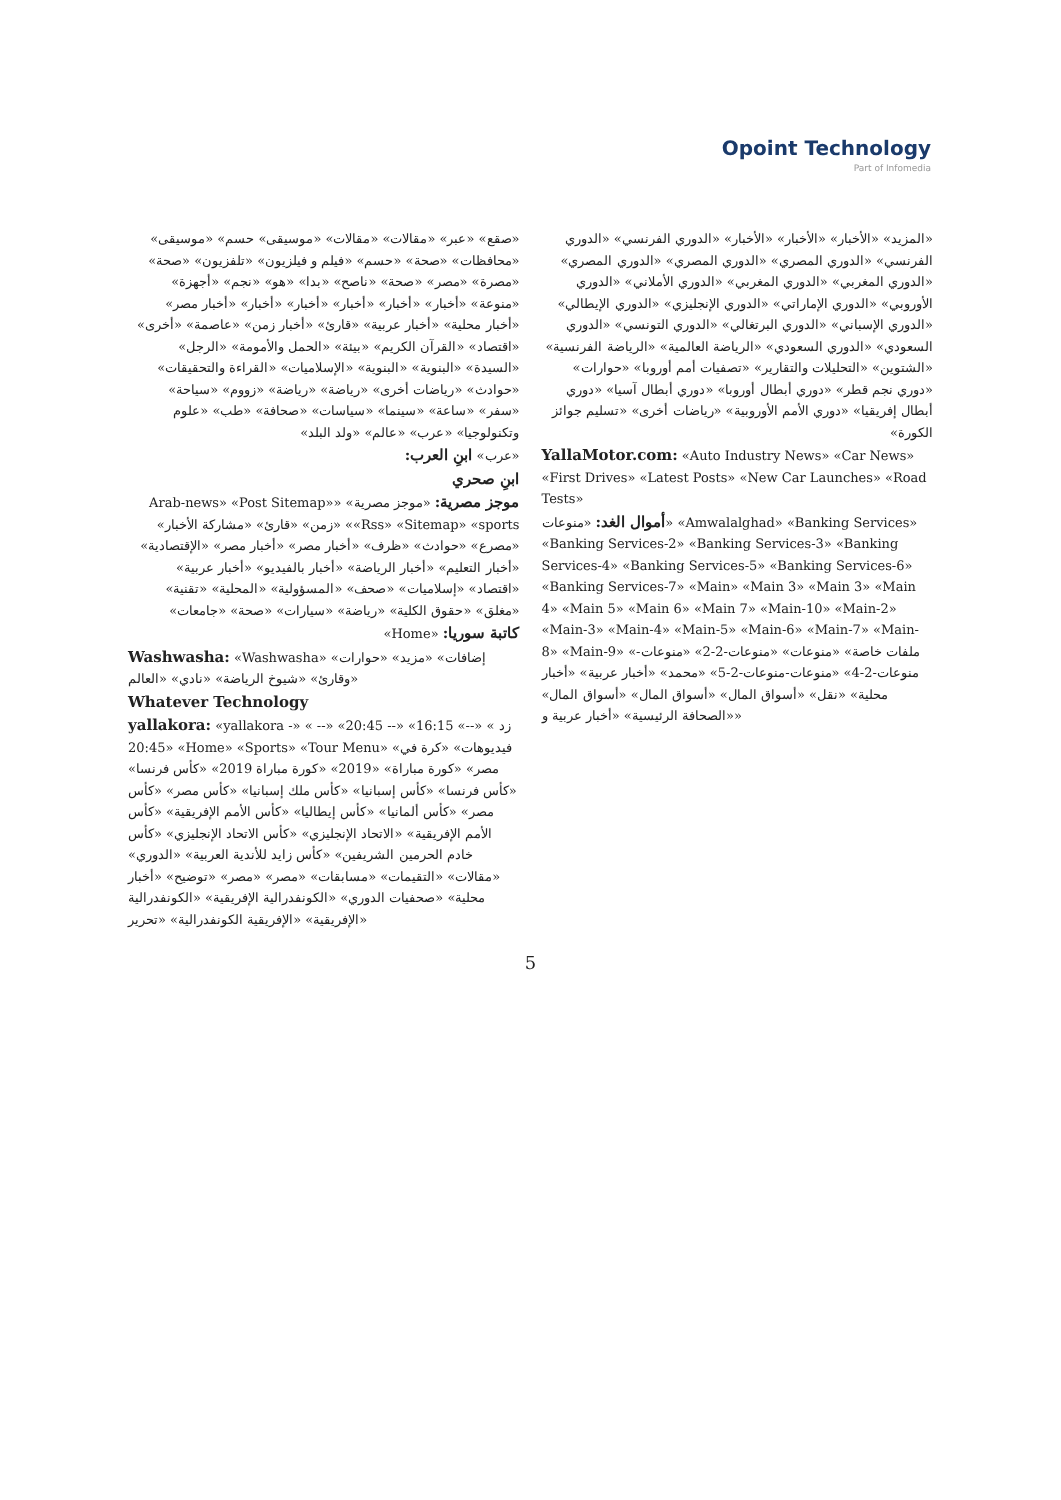Opoint Technology
Part of Infomedia
«صقع» «عبر» «مقالات» «مقالات» «موسيقى» حسم» «موسيقى» «محافظات» «صحة» «حسم» «فيلم و فيلزيون» «تلفزيون» «صحة» «مصرة» «مصر» «صحة» «ناصح» «بدا» «هو» «نجم» «أجهزة» «منوعة» «أخبار» «أخبار» «أخبار» «أخبار» «أخبار» «أخبار مصر» «أخبار محلية» «أخبار عربية» «قارئ» «أخبار زمن» «عاصمة» «أخرى» «اقتصاد» «القرآن الكريم» «بيئة» «الحمل والأمومة» «الرجل» «السيدة» «البنوية» «البنوية» «الإسلاميات» «القراءة والتحقيقات» «حوادث» «رياضات أخرى» «رياضة» «رياضة» «زووم» «سياحة» «سفر» «ساعة» «سينما» «سياسات» «صحافة» «طب» «علوم وتكنولوجيا» «عرب» «عالم» «ولد البلد»
«عرب» ابنِ العرب:
ابنِ صحري
موجز مصرية: «موجز مصرية» «Arab-news» «Post Sitemap» «Rss» «Sitemap» «sports» «زمن» «قارئ» «مشاركة الأخبار» «مصرع» «حوادث» «ظرف» «أخبار مصر» «أخبار مصر» «الإقتصادية» «أخبار التعليم» «أخبار الرياضة» «أخبار بالفيديو» «أخبار عربية» «اقتصاد» «إسلاميات» «صحف» «المسؤولية» «المحلية» «تقنية» «مغلق» «حقوق الكلية» «رياضة» «سيارات» «صحة» «جامعات»
كاتبة سوريا: «Home»
Washwasha: «Washwasha» «إضافات» «مزيد» «حوارات وقارئ» «شيوخ الرياضة» «نادي» «العالم»
Whatever Technology
yallakora: «yallakora -» « زد » «--» 16:15» «-- 20:45» «-- 20:45» «Home» «Sports» «Tour Menu» «فيديوهات» «كرة في مصر» «كورة مباراة» «2019» «كورة مباراة 2019» «كأس فرنسا» «كأس فرنسا» «كأس إسبانيا» «كأس ملك إسبانيا» «كأس مصر» «كأس مصر» «كأس ألمانيا» «كأس إيطاليا» «كأس الأمم الإفريقية» «كأس الأمم الإفريقية» «الاتحاد الإنجليزي» «كأس الاتحاد الإنجليزي» «كأس خادم الحرمين الشريفين» «كأس زايد للأندية العربية» «الدوري» «مقالات» «التقيمات» «مسابقات» «مصر» «مصر» «توضيح» «أخبار محلية» «صحفيات الدوري» «الكونفدرالية الإفريقية» «الكونفدرالية الإفريقية» «الإفريقية الكونفدرالية» «تحرير»
«المزيد» «الأخبار» «الأخبار» «الأخبار» «الدوري الفرنسي» «الدوري الفرنسي» «الدوري المصري» «الدوري المصري» «الدوري المصري» «الدوري المغربي» «الدوري المغربي» «الدوري الأملاني» «الدوري الأوروبي» «الدوري الإماراتي» «الدوري الإنجليزي» «الدوري الإيطالي» «الدوري الإسباني» «الدوري البرتغالي» «الدوري التونسي» «الدوري السعودي» «الدوري السعودي» «الرياضة العالمية» «الرياضة الفرنسية» «الشتوين» «التحليلات والتقارير» «تصفيات أمم أوروبا» «حوارات» «دوري نجم قطر» «دوري أبطال أوروبا» «دوري أبطال آسيا» «دوري أبطال إفريقيا» «دوري الأمم الأوروبية» «رياضات أخرى» «تسليم جوائز الكورة»
YallaMotor.com: «Auto Industry News» «Car News» «First Drives» «Latest Posts» «New Car Launches» «Road Tests»
أموال الغد: «منوعات» «Amwalalghad» «Banking Services» «Banking Services-2» «Banking Services-3» «Banking Services-4» «Banking Services-5» «Banking Services-6» «Banking Services-7» «Main» «Main 3» «Main 3» «Main 4» «Main 5» «Main 6» «Main 7» «Main-10» «Main-2» «Main-3» «Main-4» «Main-5» «Main-6» «Main-7» «Main-8» «Main-9» «ملفات خاصة» «منوعات» «منوعات-2-2» «منوعات-منوعات-2-4» «منوعات-منوعات-2-5» «محمد» «أخبار عربية» «أخبار محلية» «نقل» «أسواق المال» «أسواق المال» «أسواق المال» «الصحافة الرئيسية» «أخبار عربية و»
5